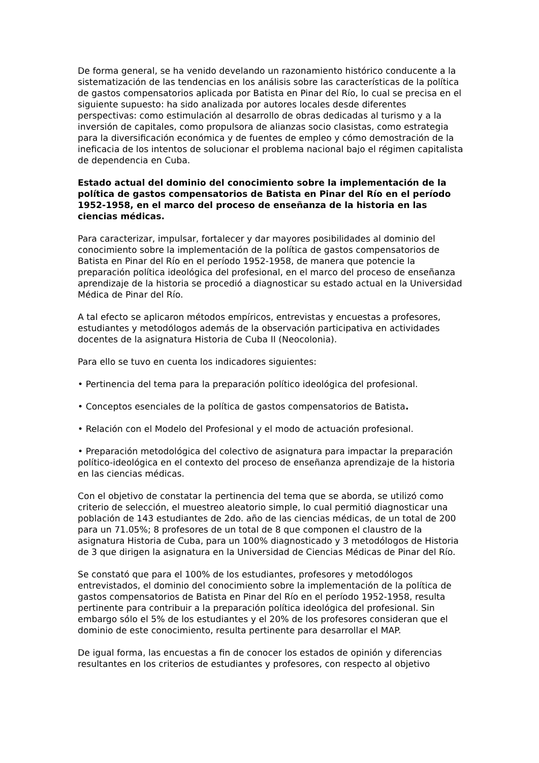De forma general, se ha venido develando un razonamiento histórico conducente a la sistematización de las tendencias en los análisis sobre las características de la política de gastos compensatorios aplicada por Batista en Pinar del Río, lo cual se precisa en el siguiente supuesto: ha sido analizada por autores locales desde diferentes perspectivas: como estimulación al desarrollo de obras dedicadas al turismo y a la inversión de capitales, como propulsora de alianzas socio clasistas, como estrategia para la diversificación económica y de fuentes de empleo y cómo demostración de la ineficacia de los intentos de solucionar el problema nacional bajo el régimen capitalista de dependencia en Cuba.
Estado actual del dominio del conocimiento sobre la implementación de la política de gastos compensatorios de Batista en Pinar del Río en el período 1952-1958, en el marco del proceso de enseñanza de la historia en las ciencias médicas.
Para caracterizar, impulsar, fortalecer y dar mayores posibilidades al dominio del conocimiento sobre la implementación de la política de gastos compensatorios de Batista en Pinar del Río en el período 1952-1958, de manera que potencie la preparación política ideológica del profesional, en el marco del proceso de enseñanza aprendizaje de la historia se procedió a diagnosticar su estado actual en la Universidad Médica de Pinar del Río.
A tal efecto se aplicaron métodos empíricos, entrevistas y encuestas a profesores, estudiantes y metodólogos además de la observación participativa en actividades docentes de la asignatura Historia de Cuba II (Neocolonia).
Para ello se tuvo en cuenta los indicadores siguientes:
• Pertinencia del tema para la preparación político ideológica del profesional.
• Conceptos esenciales de la política de gastos compensatorios de Batista.
• Relación con el Modelo del Profesional y el modo de actuación profesional.
• Preparación metodológica del colectivo de asignatura para impactar la preparación político-ideológica en el contexto del proceso de enseñanza aprendizaje de la historia en las ciencias médicas.
Con el objetivo de constatar la pertinencia del tema que se aborda, se utilizó como criterio de selección, el muestreo aleatorio simple, lo cual permitió diagnosticar una población de 143 estudiantes de 2do. año de las ciencias médicas, de un total de 200 para un 71.05%; 8 profesores de un total de 8 que componen el claustro de la asignatura Historia de Cuba, para un 100% diagnosticado y 3 metodólogos de Historia de 3 que dirigen la asignatura en la Universidad de Ciencias Médicas de Pinar del Río.
Se constató que para el 100% de los estudiantes, profesores y metodólogos entrevistados, el dominio del conocimiento sobre la implementación de la política de gastos compensatorios de Batista en Pinar del Río en el período 1952-1958, resulta pertinente para contribuir a la preparación política ideológica del profesional. Sin embargo sólo el 5% de los estudiantes y el 20% de los profesores consideran que el dominio de este conocimiento, resulta pertinente para desarrollar el MAP.
De igual forma, las encuestas a fin de conocer los estados de opinión y diferencias resultantes en los criterios de estudiantes y profesores, con respecto al objetivo